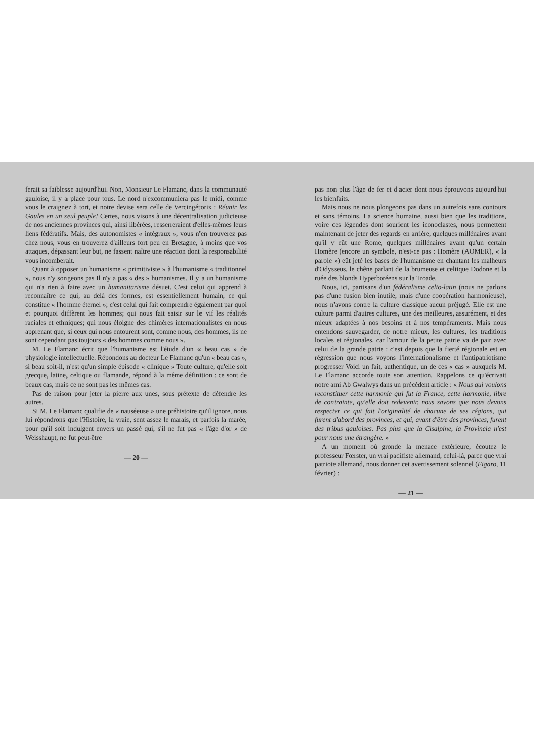ferait sa faiblesse aujourd'hui. Non, Monsieur Le Flamanc, dans la communauté gauloise, il y a place pour tous. Le nord n'excommuniera pas le midi, comme vous le craignez à tort, et notre devise sera celle de Vercingétorix : Réunir les Gaules en un seul peuple! Certes, nous visons à une décentralisation judicieuse de nos anciennes provinces qui, ainsi libérées, resserreraient d'elles-mêmes leurs liens fédératifs. Mais, des autonomistes « intégraux », vous n'en trouverez pas chez nous, vous en trouverez d'ailleurs fort peu en Bretagne, à moins que vos attaques, dépassant leur but, ne fassent naître une réaction dont la responsabilité vous incomberait.
Quant à opposer un humanisme « primitiviste » à l'humanisme « traditionnel », nous n'y songeons pas Il n'y a pas « des » humanismes. Il y a un humanisme qui n'a rien à faire avec un humanitarisme désuet. C'est celui qui apprend à reconnaître ce qui, au delà des formes, est essentiellement humain, ce qui constitue « l'homme éternel »; c'est celui qui fait comprendre également par quoi et pourquoi diffèrent les hommes; qui nous fait saisir sur le vif les réalités raciales et ethniques; qui nous éloigne des chimères internationalistes en nous apprenant que, si ceux qui nous entourent sont, comme nous, des hommes, ils ne sont cependant pas toujours « des hommes comme nous ».
M. Le Flamanc écrit que l'humanisme est l'étude d'un « beau cas » de physiologie intellectuelle. Répondons au docteur Le Flamanc qu'un « beau cas », si beau soit-il, n'est qu'un simple épisode « clinique » Toute culture, qu'elle soit grecque, latine, celtique ou flamande, répond à la même définition : ce sont de beaux cas, mais ce ne sont pas les mêmes cas.
Pas de raison pour jeter la pierre aux unes, sous prétexte de défendre les autres.
Si M. Le Flamanc qualifie de « nauséeuse » une préhistoire qu'il ignore, nous lui répondrons que l'Histoire, la vraie, sent assez le marais, et parfois la marée, pour qu'il soit indulgent envers un passé qui, s'il ne fut pas « l'âge d'or » de Weisshaupt, ne fut peut-être
— 20 —
pas non plus l'âge de fer et d'acier dont nous éprouvons aujourd'hui les bienfaits.
Mais nous ne nous plongeons pas dans un autrefois sans contours et sans témoins. La science humaine, aussi bien que les traditions, voire ces légendes dont sourient les iconoclastes, nous permettent maintenant de jeter des regards en arrière, quelques millénaires avant qu'il y eût une Rome, quelques millénaires avant qu'un certain Homère (encore un symbole, n'est-ce pas : Homère (AOMER), « la parole ») eût jeté les bases de l'humanisme en chantant les malheurs d'Odysseus, le chêne parlant de la brumeuse et celtique Dodone et la ruée des blonds Hyperboréens sur la Troade.
Nous, ici, partisans d'un fédéralisme celto-latin (nous ne parlons pas d'une fusion bien inutile, mais d'une coopération harmonieuse), nous n'avons contre la culture classique aucun préjugé. Elle est une culture parmi d'autres cultures, une des meilleures, assurément, et des mieux adaptées à nos besoins et à nos tempéraments. Mais nous entendons sauvegarder, de notre mieux, les cultures, les traditions locales et régionales, car l'amour de la petite patrie va de pair avec celui de la grande patrie : c'est depuis que la fierté régionale est en régression que nous voyons l'internationalisme et l'antipatriotisme progresser Voici un fait, authentique, un de ces « cas » auxquels M. Le Flamanc accorde toute son attention. Rappelons ce qu'écrivait notre ami Ab Gwalwys dans un précédent article : « Nous qui voulons reconstituer cette harmonie qui fut la France, cette harmonie, libre de contrainte, qu'elle doit redevenir, nous savons que nous devons respecter ce qui fait l'originalité de chacune de ses régions, qui furent d'abord des provinces, et qui, avant d'être des provinces, furent des tribus gauloises. Pas plus que la Cisalpine, la Provincia n'est pour nous une étrangère. »
A un moment où gronde la menace extérieure, écoutez le professeur Fœrster, un vrai pacifiste allemand, celui-là, parce que vrai patriote allemand, nous donner cet avertissement solennel (Figaro, 11 février) :
— 21 —